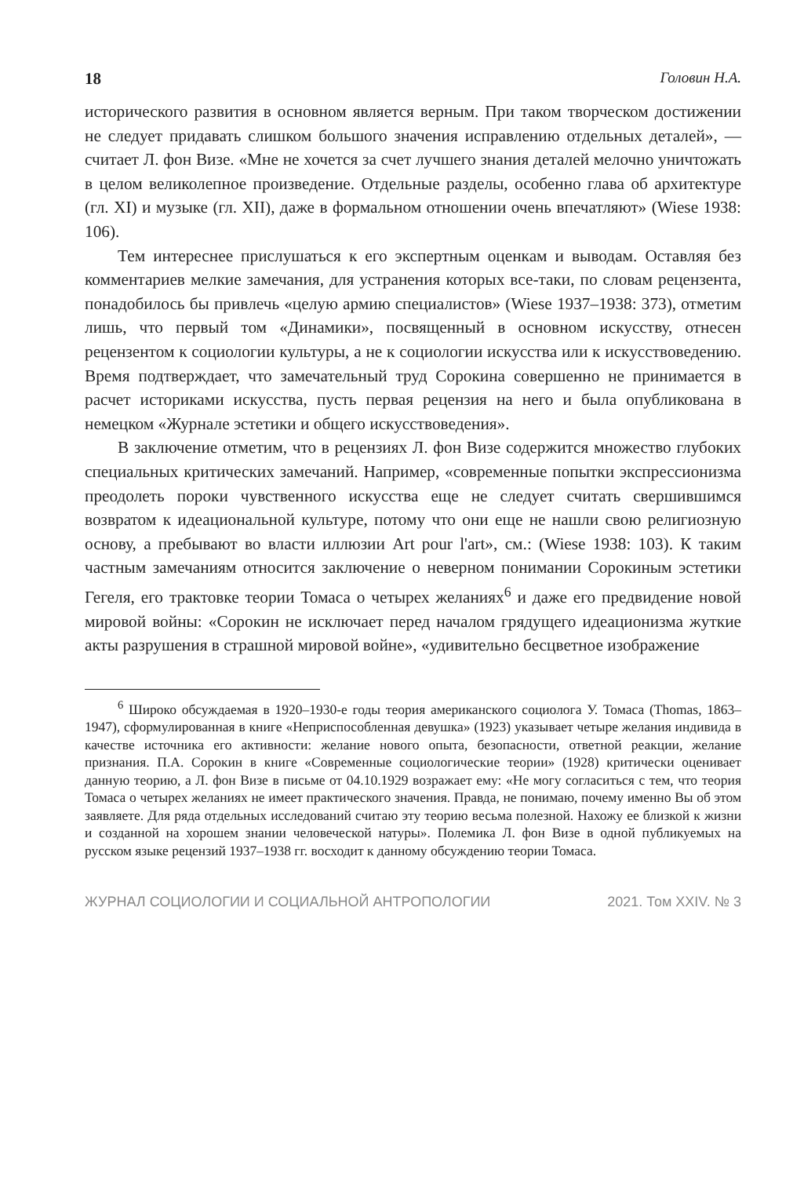18 Головин Н.А.
исторического развития в основном является верным. При таком творческом достижении не следует придавать слишком большого значения исправлению отдельных деталей», — считает Л. фон Визе. «Мне не хочется за счет лучшего знания деталей мелочно уничтожать в целом великолепное произведение. Отдельные разделы, особенно глава об архитектуре (гл. XI) и музыке (гл. XII), даже в формальном отношении очень впечатляют» (Wiese 1938: 106).
Тем интереснее прислушаться к его экспертным оценкам и выводам. Оставляя без комментариев мелкие замечания, для устранения которых все-таки, по словам рецензента, понадобилось бы привлечь «целую армию специалистов» (Wiese 1937–1938: 373), отметим лишь, что первый том «Динамики», посвященный в основном искусству, отнесен рецензентом к социологии культуры, а не к социологии искусства или к искусствоведению. Время подтверждает, что замечательный труд Сорокина совершенно не принимается в расчет историками искусства, пусть первая рецензия на него и была опубликована в немецком «Журнале эстетики и общего искусствоведения».
В заключение отметим, что в рецензиях Л. фон Визе содержится множество глубоких специальных критических замечаний. Например, «современные попытки экспрессионизма преодолеть пороки чувственного искусства еще не следует считать свершившимся возвратом к идеациональной культуре, потому что они еще не нашли свою религиозную основу, а пребывают во власти иллюзии Art pour l'art», см.: (Wiese 1938: 103). К таким частным замечаниям относится заключение о неверном понимании Сорокиным эстетики Гегеля, его трактовке теории Томаса о четырех желаниях<sup>6</sup> и даже его предвидение новой мировой войны: «Сорокин не исключает перед началом грядущего идеационизма жуткие акты разрушения в страшной мировой войне», «удивительно бесцветное изображение
<sup>6</sup> Широко обсуждаемая в 1920–1930-е годы теория американского социолога У. Томаса (Thomas, 1863–1947), сформулированная в книге «Неприспособленная девушка» (1923) указывает четыре желания индивида в качестве источника его активности: желание нового опыта, безопасности, ответной реакции, желание признания. П.А. Сорокин в книге «Современные социологические теории» (1928) критически оценивает данную теорию, а Л. фон Визе в письме от 04.10.1929 возражает ему: «Не могу согласиться с тем, что теория Томаса о четырех желаниях не имеет практического значения. Правда, не понимаю, почему именно Вы об этом заявляете. Для ряда отдельных исследований считаю эту теорию весьма полезной. Нахожу ее близкой к жизни и созданной на хорошем знании человеческой натуры». Полемика Л. фон Визе в одной публикуемых на русском языке рецензий 1937–1938 гг. восходит к данному обсуждению теории Томаса.
ЖУРНАЛ СОЦИОЛОГИИ И СОЦИАЛЬНОЙ АНТРОПОЛОГИИ 2021. Том XXIV. № 3